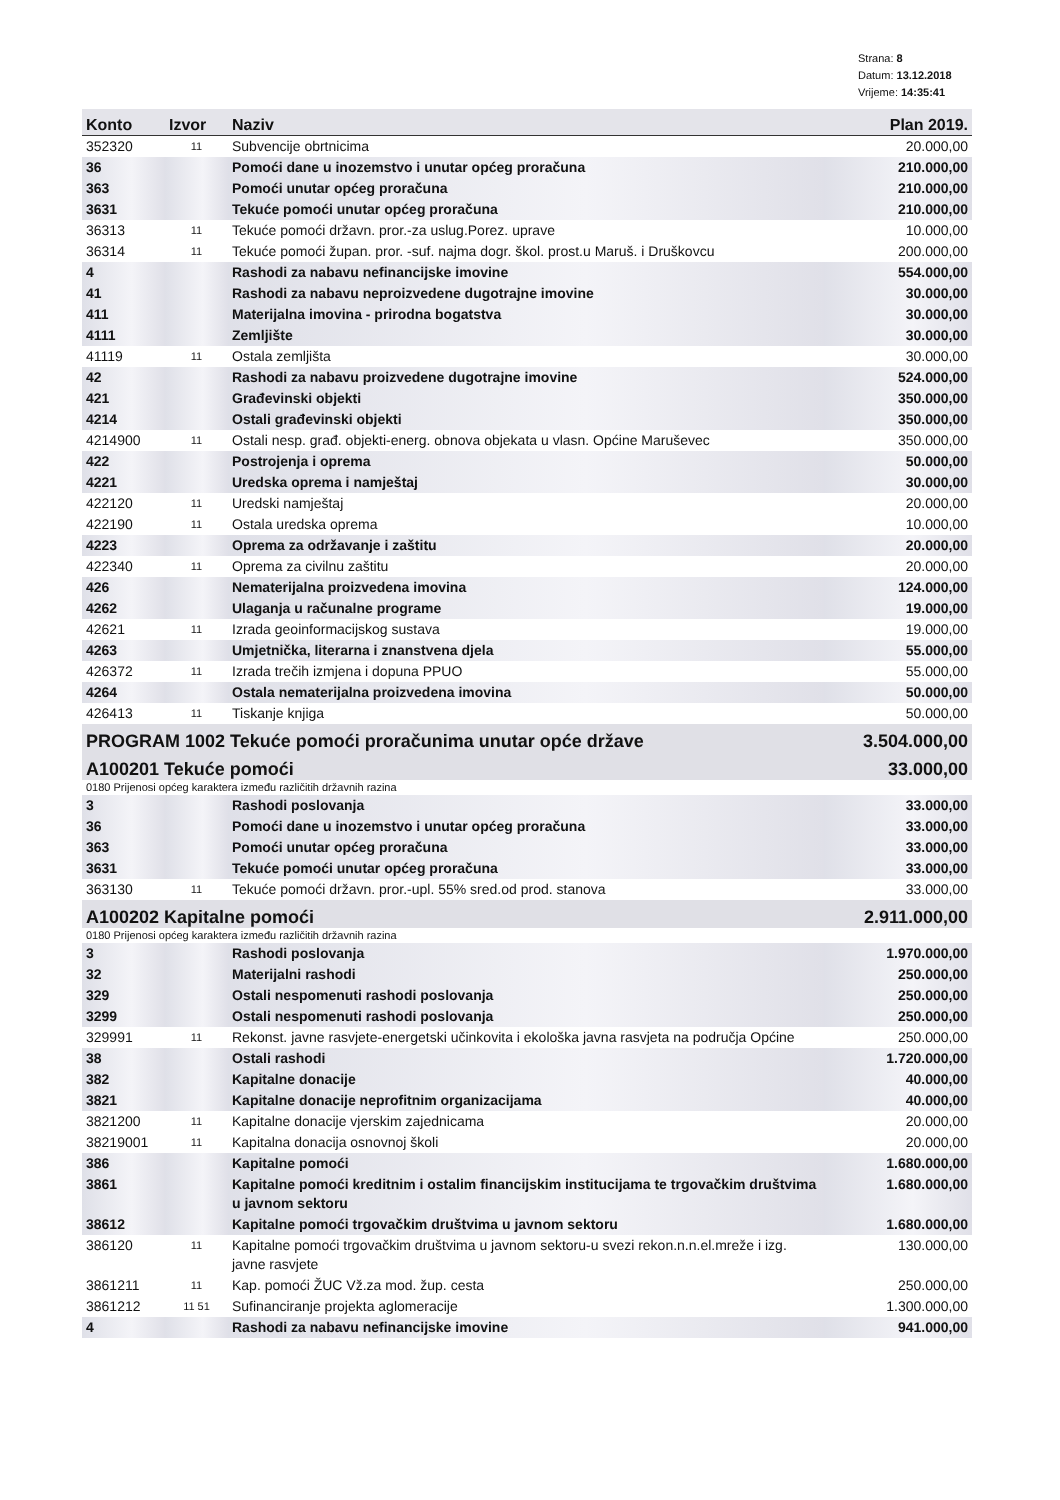Strana: 8
Datum: 13.12.2018
Vrijeme: 14:35:41
| Konto | Izvor | Naziv | Plan 2019. |
| --- | --- | --- | --- |
| 352320 | 11 | Subvencije obrtnicima | 20.000,00 |
| 36 | | Pomoći dane u inozemstvo i unutar općeg proračuna | 210.000,00 |
| 363 | | Pomoći unutar općeg proračuna | 210.000,00 |
| 3631 | | Tekuće pomoći unutar općeg proračuna | 210.000,00 |
| 36313 | 11 | Tekuće pomoći državn. pror.-za uslug.Porez. uprave | 10.000,00 |
| 36314 | 11 | Tekuće pomoći župan. pror. -suf. najma dogr. škol. prost.u Maruš. i Druškovcu | 200.000,00 |
| 4 | | Rashodi za nabavu nefinancijske imovine | 554.000,00 |
| 41 | | Rashodi za nabavu neproizvedene dugotrajne imovine | 30.000,00 |
| 411 | | Materijalna imovina - prirodna bogatstva | 30.000,00 |
| 4111 | | Zemljište | 30.000,00 |
| 41119 | 11 | Ostala zemljišta | 30.000,00 |
| 42 | | Rashodi za nabavu proizvedene dugotrajne imovine | 524.000,00 |
| 421 | | Građevinski objekti | 350.000,00 |
| 4214 | | Ostali građevinski objekti | 350.000,00 |
| 4214900 | 11 | Ostali nesp. građ. objekti-energ. obnova objekata u vlasn. Općine Maruševec | 350.000,00 |
| 422 | | Postrojenja i oprema | 50.000,00 |
| 4221 | | Uredska oprema i namještaj | 30.000,00 |
| 422120 | 11 | Uredski namještaj | 20.000,00 |
| 422190 | 11 | Ostala uredska oprema | 10.000,00 |
| 4223 | | Oprema za održavanje i zaštitu | 20.000,00 |
| 422340 | 11 | Oprema za civilnu zaštitu | 20.000,00 |
| 426 | | Nematerijalna proizvedena imovina | 124.000,00 |
| 4262 | | Ulaganja u računalne programe | 19.000,00 |
| 42621 | 11 | Izrada geoinformacijskog sustava | 19.000,00 |
| 4263 | | Umjetnička, literarna i znanstvena djela | 55.000,00 |
| 426372 | 11 | Izrada trečih izmjena i dopuna PPUO | 55.000,00 |
| 4264 | | Ostala nematerijalna proizvedena imovina | 50.000,00 |
| 426413 | 11 | Tiskanje knjiga | 50.000,00 |
| PROGRAM 1002 Tekuće pomoći proračunima unutar opće države | | | 3.504.000,00 |
| A100201 Tekuće pomoći | | | 33.000,00 |
| 0180 Prijenosi općeg karaktera između različitih državnih razina | | | |
| 3 | | Rashodi poslovanja | 33.000,00 |
| 36 | | Pomoći dane u inozemstvo i unutar općeg proračuna | 33.000,00 |
| 363 | | Pomoći unutar općeg proračuna | 33.000,00 |
| 3631 | | Tekuće pomoći unutar općeg proračuna | 33.000,00 |
| 363130 | 11 | Tekuće pomoći državn. pror.-upl. 55% sred.od prod. stanova | 33.000,00 |
| A100202 Kapitalne pomoći | | | 2.911.000,00 |
| 0180 Prijenosi općeg karaktera između različitih državnih razina | | | |
| 3 | | Rashodi poslovanja | 1.970.000,00 |
| 32 | | Materijalni rashodi | 250.000,00 |
| 329 | | Ostali nespomenuti rashodi poslovanja | 250.000,00 |
| 3299 | | Ostali nespomenuti rashodi poslovanja | 250.000,00 |
| 329991 | 11 | Rekonst. javne rasvjete-energetski učinkovita i ekološka javna rasvjeta na područja Općine | 250.000,00 |
| 38 | | Ostali rashodi | 1.720.000,00 |
| 382 | | Kapitalne donacije | 40.000,00 |
| 3821 | | Kapitalne donacije neprofitnim organizacijama | 40.000,00 |
| 3821200 | 11 | Kapitalne donacije vjerskim zajednicama | 20.000,00 |
| 38219001 | 11 | Kapitalna donacija osnovnoj školi | 20.000,00 |
| 386 | | Kapitalne pomoći | 1.680.000,00 |
| 3861 | | Kapitalne pomoći kreditnim i ostalim financijskim institucijama te trgovačkim društvima u javnom sektoru | 1.680.000,00 |
| 38612 | | Kapitalne pomoći trgovačkim društvima u javnom sektoru | 1.680.000,00 |
| 386120 | 11 | Kapitalne pomoći trgovačkim društvima u javnom sektoru-u svezi rekon.n.n.el.mreže i izg. javne rasvjete | 130.000,00 |
| 3861211 | 11 | Kap. pomoći ŽUC Vž.za mod. žup. cesta | 250.000,00 |
| 3861212 | 11 51 | Sufinanciranje projekta aglomeracije | 1.300.000,00 |
| 4 | | Rashodi za nabavu nefinancijske imovine | 941.000,00 |